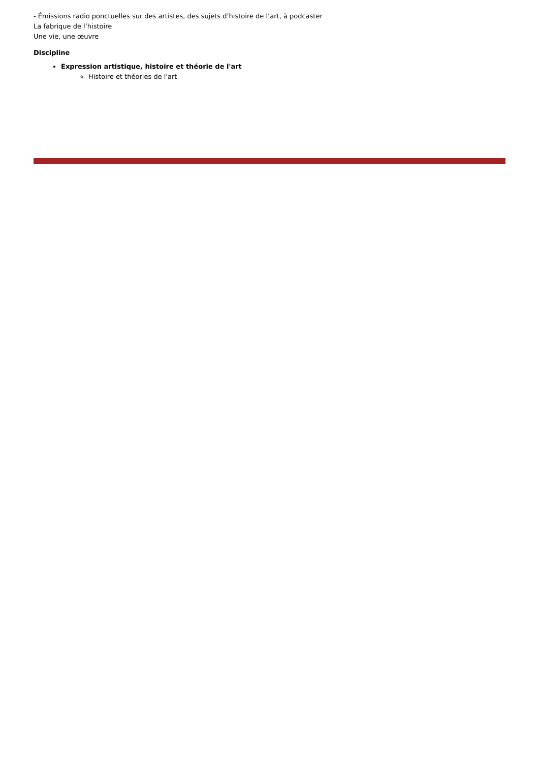- Émissions radio ponctuelles sur des artistes, des sujets d’histoire de l’art, à podcaster
La fabrique de l’histoire
Une vie, une œuvre
Discipline
Expression artistique, histoire et théorie de l'art
Histoire et théories de l'art